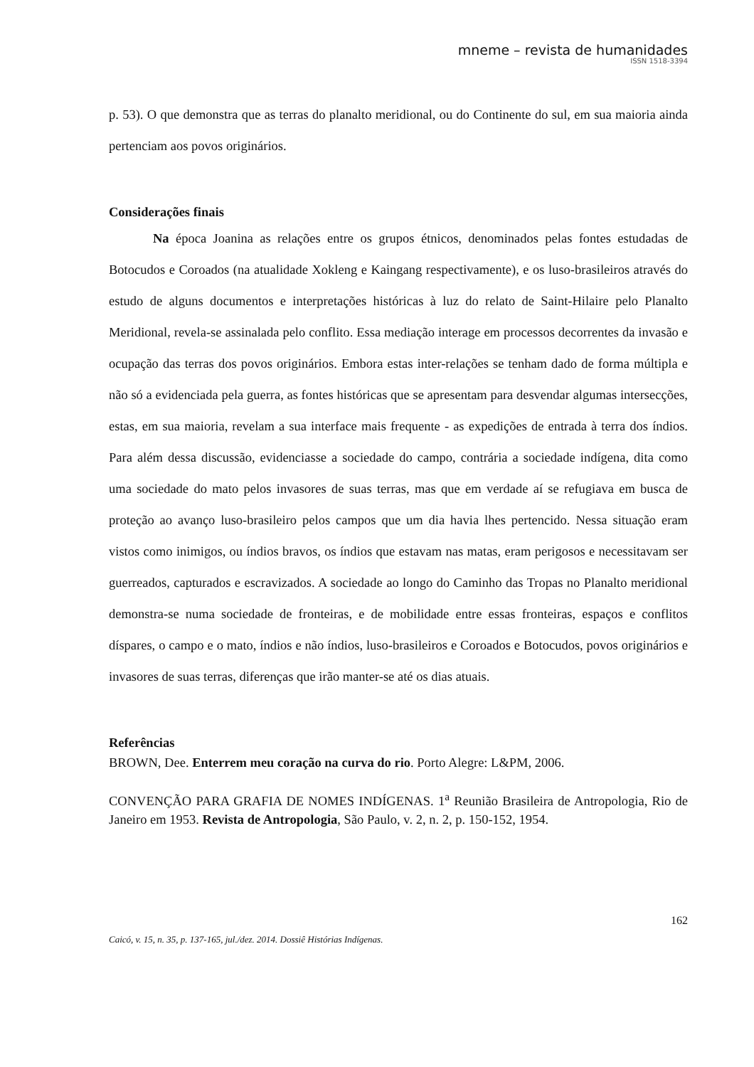mneme – revista de humanidades
ISSN 1518-3394
p. 53). O que demonstra que as terras do planalto meridional, ou do Continente do sul, em sua maioria ainda pertenciam aos povos originários.
Considerações finais
Na época Joanina as relações entre os grupos étnicos, denominados pelas fontes estudadas de Botocudos e Coroados (na atualidade Xokleng e Kaingang respectivamente), e os luso-brasileiros através do estudo de alguns documentos e interpretações históricas à luz do relato de Saint-Hilaire pelo Planalto Meridional, revela-se assinalada pelo conflito. Essa mediação interage em processos decorrentes da invasão e ocupação das terras dos povos originários. Embora estas inter-relações se tenham dado de forma múltipla e não só a evidenciada pela guerra, as fontes históricas que se apresentam para desvendar algumas intersecções, estas, em sua maioria, revelam a sua interface mais frequente - as expedições de entrada à terra dos índios. Para além dessa discussão, evidenciasse a sociedade do campo, contrária a sociedade indígena, dita como uma sociedade do mato pelos invasores de suas terras, mas que em verdade aí se refugiava em busca de proteção ao avanço luso-brasileiro pelos campos que um dia havia lhes pertencido. Nessa situação eram vistos como inimigos, ou índios bravos, os índios que estavam nas matas, eram perigosos e necessitavam ser guerreados, capturados e escravizados. A sociedade ao longo do Caminho das Tropas no Planalto meridional demonstra-se numa sociedade de fronteiras, e de mobilidade entre essas fronteiras, espaços e conflitos díspares, o campo e o mato, índios e não índios, luso-brasileiros e Coroados e Botocudos, povos originários e invasores de suas terras, diferenças que irão manter-se até os dias atuais.
Referências
BROWN, Dee. Enterrem meu coração na curva do rio. Porto Alegre: L&PM, 2006.
CONVENÇÃO PARA GRAFIA DE NOMES INDÍGENAS. 1<sup>a</sup> Reunião Brasileira de Antropologia, Rio de Janeiro em 1953. Revista de Antropologia, São Paulo, v. 2, n. 2, p. 150-152, 1954.
162
Caicó, v. 15, n. 35, p. 137-165, jul./dez. 2014. Dossiê Histórias Indígenas.